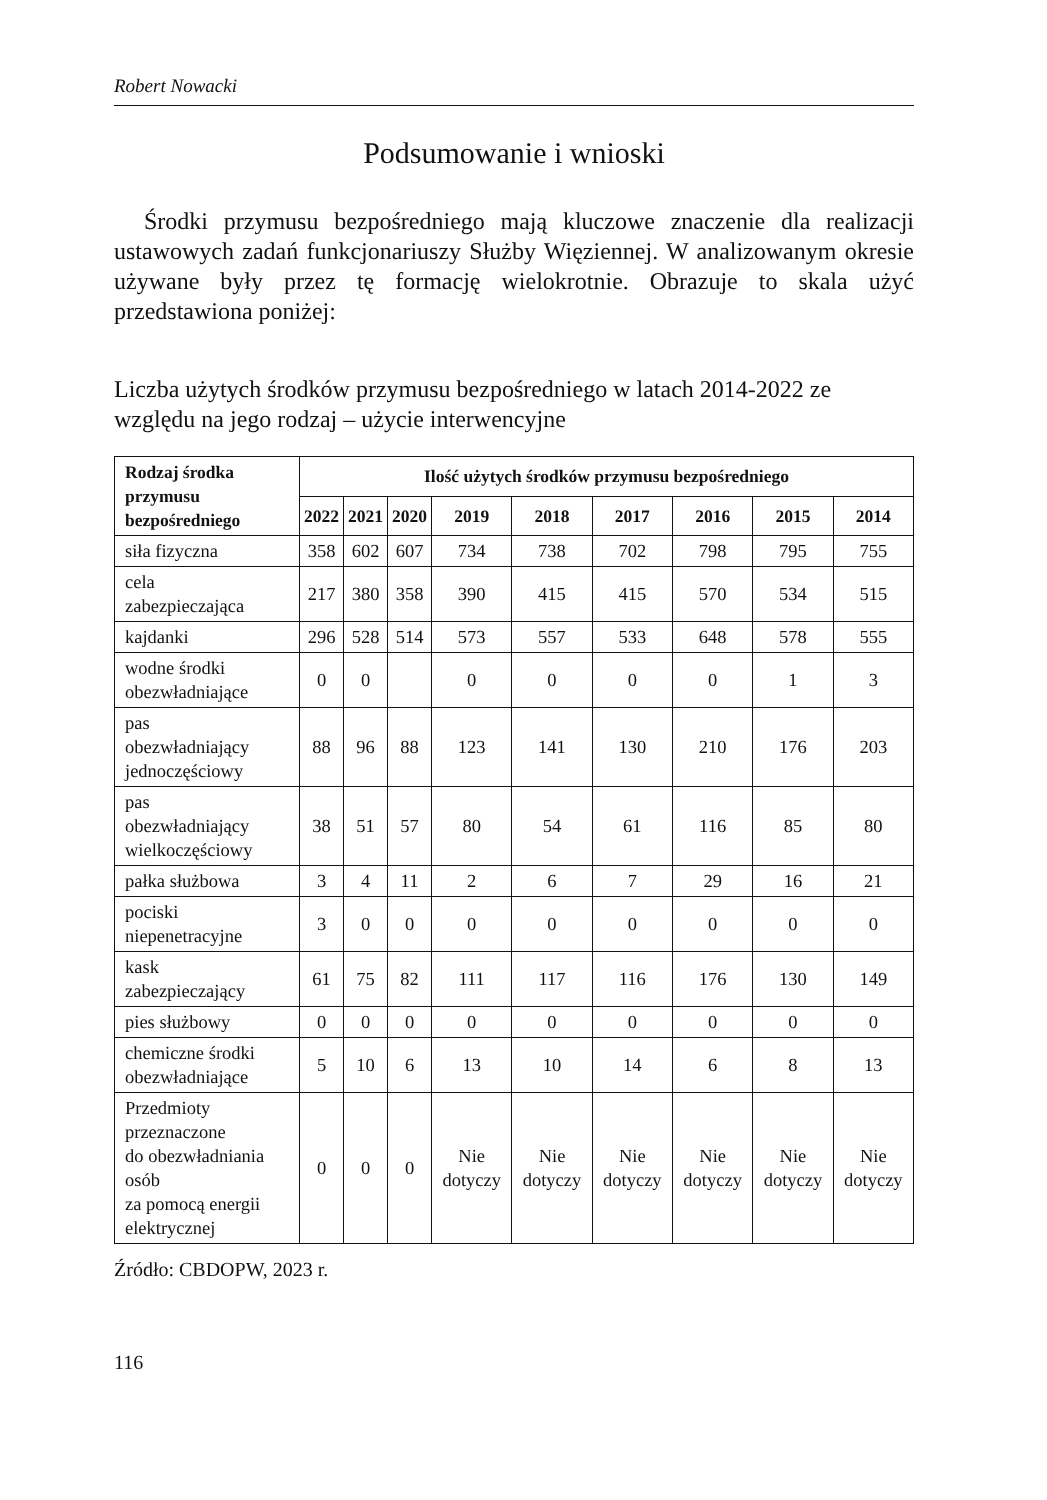Robert Nowacki
Podsumowanie i wnioski
Środki przymusu bezpośredniego mają kluczowe znaczenie dla realizacji ustawowych zadań funkcjonariuszy Służby Więziennej. W analizowanym okresie używane były przez tę formację wielokrotnie. Obrazuje to skala użyć przedstawiona poniżej:
Liczba użytych środków przymusu bezpośredniego w latach 2014-2022 ze względu na jego rodzaj – użycie interwencyjne
| Rodzaj środka przymusu bezpośredniego | Ilość użytych środków przymusu bezpośredniego | | | | | | | | |
| --- | --- | --- | --- | --- | --- | --- | --- | --- | --- |
| | 2022 | 2021 | 2020 | 2019 | 2018 | 2017 | 2016 | 2015 | 2014 |
| siła fizyczna | 358 | 602 | 607 | 734 | 738 | 702 | 798 | 795 | 755 |
| cela zabezpieczająca | 217 | 380 | 358 | 390 | 415 | 415 | 570 | 534 | 515 |
| kajdanki | 296 | 528 | 514 | 573 | 557 | 533 | 648 | 578 | 555 |
| wodne środki obezwładniające | 0 | 0 | | 0 | 0 | 0 | 0 | 1 | 3 |
| pas obezwładniający jednoczęściowy | 88 | 96 | 88 | 123 | 141 | 130 | 210 | 176 | 203 |
| pas obezwładniający wielkoczęściowy | 38 | 51 | 57 | 80 | 54 | 61 | 116 | 85 | 80 |
| pałka służbowa | 3 | 4 | 11 | 2 | 6 | 7 | 29 | 16 | 21 |
| pociski niepenetracyjne | 3 | 0 | 0 | 0 | 0 | 0 | 0 | 0 | 0 |
| kask zabezpieczający | 61 | 75 | 82 | 111 | 117 | 116 | 176 | 130 | 149 |
| pies służbowy | 0 | 0 | 0 | 0 | 0 | 0 | 0 | 0 | 0 |
| chemiczne środki obezwładniające | 5 | 10 | 6 | 13 | 10 | 14 | 6 | 8 | 13 |
| Przedmioty przeznaczone do obezwładniania osób za pomocą energii elektrycznej | 0 | 0 | 0 | Nie dotyczy | Nie dotyczy | Nie dotyczy | Nie dotyczy | Nie dotyczy | Nie dotyczy |
Źródło: CBDOPW, 2023 r.
116